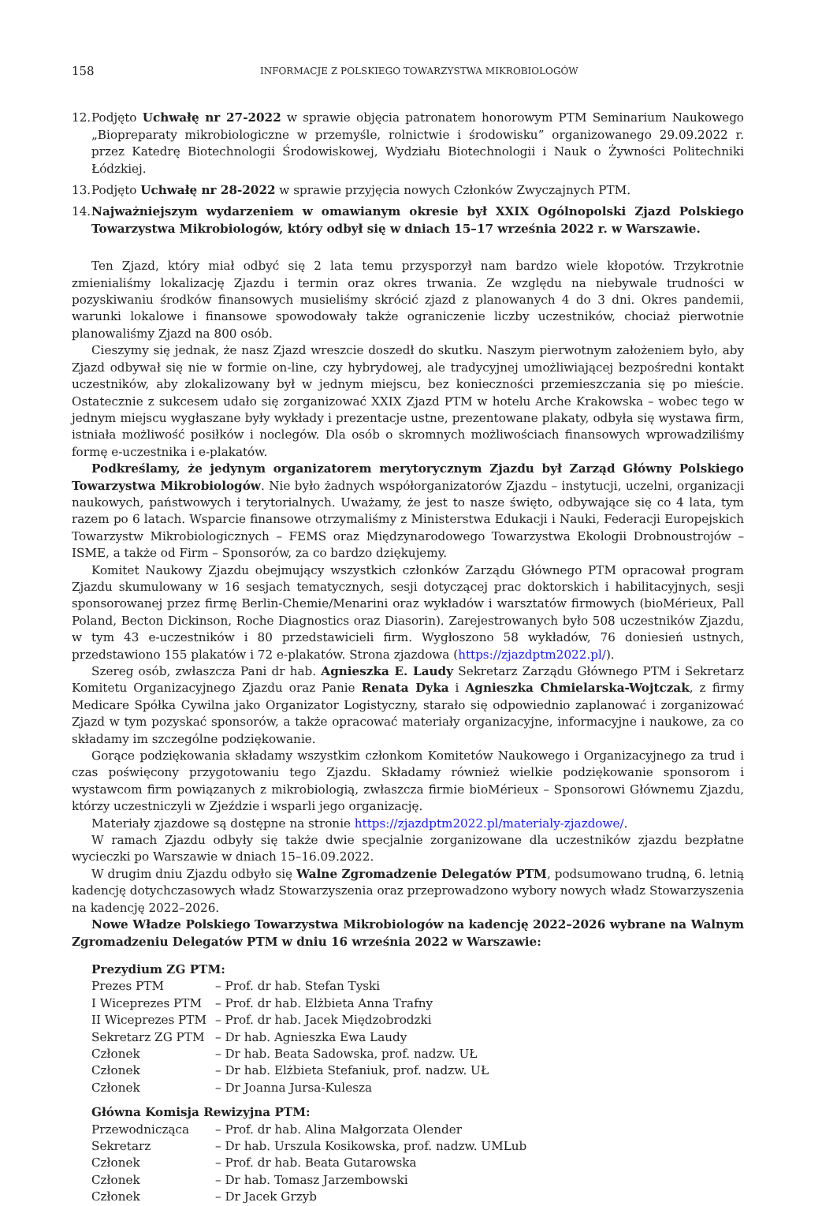158 INFORMACJE Z POLSKIEGO TOWARZYSTWA MIKROBIOLOGÓW
12.
Podjęto Uchwałę nr 27-2022 w sprawie objęcia patronatem honorowym PTM Seminarium Naukowego „Biopreparaty mikrobiologiczne w przemyśle, rolnictwie i środowisku” organizowanego 29.09.2022 r. przez Katedrę Biotechnologii Środowiskowej, Wydziału Biotechnologii i Nauk o Żywności Politechniki Łódzkiej.
13.
Podjęto Uchwałę nr 28-2022 w sprawie przyjęcia nowych Członków Zwyczajnych PTM.
14.
Najważniejszym wydarzeniem w omawianym okresie był XXIX Ogólnopolski Zjazd Polskiego Towarzystwa Mikrobiologów, który odbył się w dniach 15–17 września 2022 r. w Warszawie.
Ten Zjazd, który miał odbyć się 2 lata temu przysporzył nam bardzo wiele kłopotów. Trzykrotnie zmienialiśmy lokalizację Zjazdu i termin oraz okres trwania. Ze względu na niebywale trudności w pozyskiwaniu środków finansowych musieliśmy skrócić zjazd z planowanych 4 do 3 dni. Okres pandemii, warunki lokalowe i finansowe spowodowały także ograniczenie liczby uczestników, chociaż pierwotnie planowaliśmy Zjazd na 800 osób.
Cieszymy się jednak, że nasz Zjazd wreszcie doszedł do skutku. Naszym pierwotnym założeniem było, aby Zjazd odbywał się nie w formie on-line, czy hybrydowej, ale tradycyjnej umożliwiającej bezpośredni kontakt uczestników, aby zlokalizowany był w jednym miejscu, bez konieczności przemieszczania się po mieście. Ostatecznie z sukcesem udało się zorganizować XXIX Zjazd PTM w hotelu Arche Krakowska – wobec tego w jednym miejscu wygłaszane były wykłady i prezentacje ustne, prezentowane plakaty, odbyła się wystawa firm, istniała możliwość posiłków i noclegów. Dla osób o skromnych możliwościach finansowych wprowadziliśmy formę e-uczestnika i e-plakatów.
Podkreślamy, że jedynym organizatorem merytorycznym Zjazdu był Zarząd Główny Polskiego Towarzystwa Mikrobiologów. Nie było żadnych współorganizatorów Zjazdu – instytucji, uczelni, organizacji naukowych, państwowych i terytorialnych. Uważamy, że jest to nasze święto, odbywające się co 4 lata, tym razem po 6 latach. Wsparcie finansowe otrzymaliśmy z Ministerstwa Edukacji i Nauki, Federacji Europejskich Towarzystw Mikrobiologicznych – FEMS oraz Międzynarodowego Towarzystwa Ekologii Drobnoustrojów – ISME, a także od Firm – Sponsorów, za co bardzo dziękujemy.
Komitet Naukowy Zjazdu obejmujący wszystkich członków Zarządu Głównego PTM opracował program Zjazdu skumulowany w 16 sesjach tematycznych, sesji dotyczącej prac doktorskich i habilitacyjnych, sesji sponsorowanej przez firmę Berlin-Chemie/Menarini oraz wykładów i warsztatów firmowych (bioMérieux, Pall Poland, Becton Dickinson, Roche Diagnostics oraz Diasorin). Zarejestrowanych było 508 uczestników Zjazdu, w tym 43 e-uczestników i 80 przedstawicieli firm. Wygłoszono 58 wykładów, 76 doniesień ustnych, przedstawiono 155 plakatów i 72 e-plakatów. Strona zjazdowa (https://zjazdptm2022.pl/).
Szereg osób, zwłaszcza Pani dr hab. Agnieszka E. Laudy Sekretarz Zarządu Głównego PTM i Sekretarz Komitetu Organizacyjnego Zjazdu oraz Panie Renata Dyka i Agnieszka Chmielarska-Wojtczak, z firmy Medicare Spółka Cywilna jako Organizator Logistyczny, starało się odpowiednio zaplanować i zorganizować Zjazd w tym pozyskać sponsorów, a także opracować materiały organizacyjne, informacyjne i naukowe, za co składamy im szczególne podziękowanie.
Gorące podziękowania składamy wszystkim członkom Komitetów Naukowego i Organizacyjnego za trud i czas poświęcony przygotowaniu tego Zjazdu. Składamy również wielkie podziękowanie sponsorom i wystawcom firm powiązanych z mikrobiologią, zwłaszcza firmie bioMérieux – Sponsorowi Głównemu Zjazdu, którzy uczestniczyli w Zjeździe i wsparli jego organizację.
Materiały zjazdowe są dostępne na stronie https://zjazdptm2022.pl/materialy-zjazdowe/.
W ramach Zjazdu odbyły się także dwie specjalnie zorganizowane dla uczestników zjazdu bezpłatne wycieczki po Warszawie w dniach 15–16.09.2022.
W drugim dniu Zjazdu odbyło się Walne Zgromadzenie Delegatów PTM, podsumowano trudną, 6. letnią kadencję dotychczasowych władz Stowarzyszenia oraz przeprowadzono wybory nowych władz Stowarzyszenia na kadencję 2022–2026.
Nowe Władze Polskiego Towarzystwa Mikrobiologów na kadencję 2022–2026 wybrane na Walnym Zgromadzeniu Delegatów PTM w dniu 16 września 2022 w Warszawie:
Prezydium ZG PTM:
Prezes PTM – Prof. dr hab. Stefan Tyski
I Wiceprezes PTM – Prof. dr hab. Elżbieta Anna Trafny
II Wiceprezes PTM – Prof. dr hab. Jacek Międzobrodzki
Sekretarz ZG PTM – Dr hab. Agnieszka Ewa Laudy
Członek – Dr hab. Beata Sadowska, prof. nadzw. UŁ
Członek – Dr hab. Elżbieta Stefaniuk, prof. nadzw. UŁ
Członek – Dr Joanna Jursa-Kulesza
Główna Komisja Rewizyjna PTM:
Przewodnicząca – Prof. dr hab. Alina Małgorzata Olender
Sekretarz – Dr hab. Urszula Kosikowska, prof. nadzw. UMLub
Członek – Prof. dr hab. Beata Gutarowska
Członek – Dr hab. Tomasz Jarzembowski
Członek – Dr Jacek Grzyb